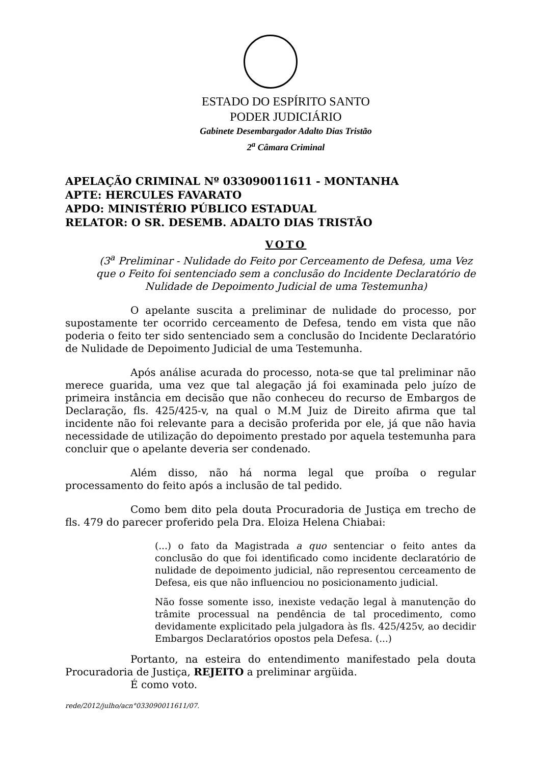ESTADO DO ESPÍRITO SANTO
PODER JUDICIÁRIO
Gabinete Desembargador Adalto Dias Tristão
2<sup>a</sup> Câmara Criminal
APELAÇÃO CRIMINAL Nº 033090011611 - MONTANHA
APTE: HERCULES FAVARATO
APDO: MINISTÉRIO PÚBLICO ESTADUAL
RELATOR: O SR. DESEMB. ADALTO DIAS TRISTÃO
VOTO
(3<sup>a</sup> Preliminar - Nulidade do Feito por Cerceamento de Defesa, uma Vez que o Feito foi sentenciado sem a conclusão do Incidente Declaratório de Nulidade de Depoimento Judicial de uma Testemunha)
O apelante suscita a preliminar de nulidade do processo, por supostamente ter ocorrido cerceamento de Defesa, tendo em vista que não poderia o feito ter sido sentenciado sem a conclusão do Incidente Declaratório de Nulidade de Depoimento Judicial de uma Testemunha.
Após análise acurada do processo, nota-se que tal preliminar não merece guarida, uma vez que tal alegação já foi examinada pelo juízo de primeira instância em decisão que não conheceu do recurso de Embargos de Declaração, fls. 425/425-v, na qual o M.M Juiz de Direito afirma que tal incidente não foi relevante para a decisão proferida por ele, já que não havia necessidade de utilização do depoimento prestado por aquela testemunha para concluir que o apelante deveria ser condenado.
Além disso, não há norma legal que proíba o regular processamento do feito após a inclusão de tal pedido.
Como bem dito pela douta Procuradoria de Justiça em trecho de fls. 479 do parecer proferido pela Dra. Eloiza Helena Chiabai:
(...) o fato da Magistrada a quo sentenciar o feito antes da conclusão do que foi identificado como incidente declaratório de nulidade de depoimento judicial, não representou cerceamento de Defesa, eis que não influenciou no posicionamento judicial.
Não fosse somente isso, inexiste vedação legal à manutenção do trâmite processual na pendência de tal procedimento, como devidamente explicitado pela julgadora às fls. 425/425v, ao decidir Embargos Declaratórios opostos pela Defesa. (...)
Portanto, na esteira do entendimento manifestado pela douta Procuradoria de Justiça, REJEITO a preliminar argüida.
É como voto.
rede/2012/julho/acn°033090011611/07.